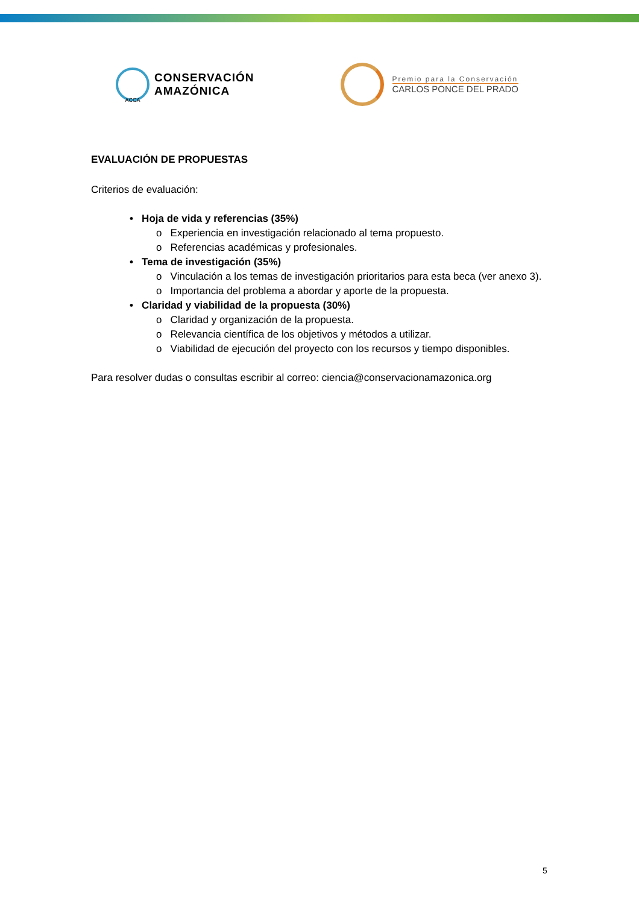ACCA
CONSERVACIÓN
AMAZÓNICA
Premio para la Conservación
CARLOS PONCE DEL PRADO
EVALUACIÓN DE PROPUESTAS
Criterios de evaluación:
• Hoja de vida y referencias (35%)
o Experiencia en investigación relacionado al tema propuesto.
o Referencias académicas y profesionales.
• Tema de investigación (35%)
o Vinculación a los temas de investigación prioritarios para esta beca (ver anexo 3).
o Importancia del problema a abordar y aporte de la propuesta.
• Claridad y viabilidad de la propuesta (30%)
o Claridad y organización de la propuesta.
o Relevancia científica de los objetivos y métodos a utilizar.
o Viabilidad de ejecución del proyecto con los recursos y tiempo disponibles.
Para resolver dudas o consultas escribir al correo: ciencia@conservacionamazonica.org
5